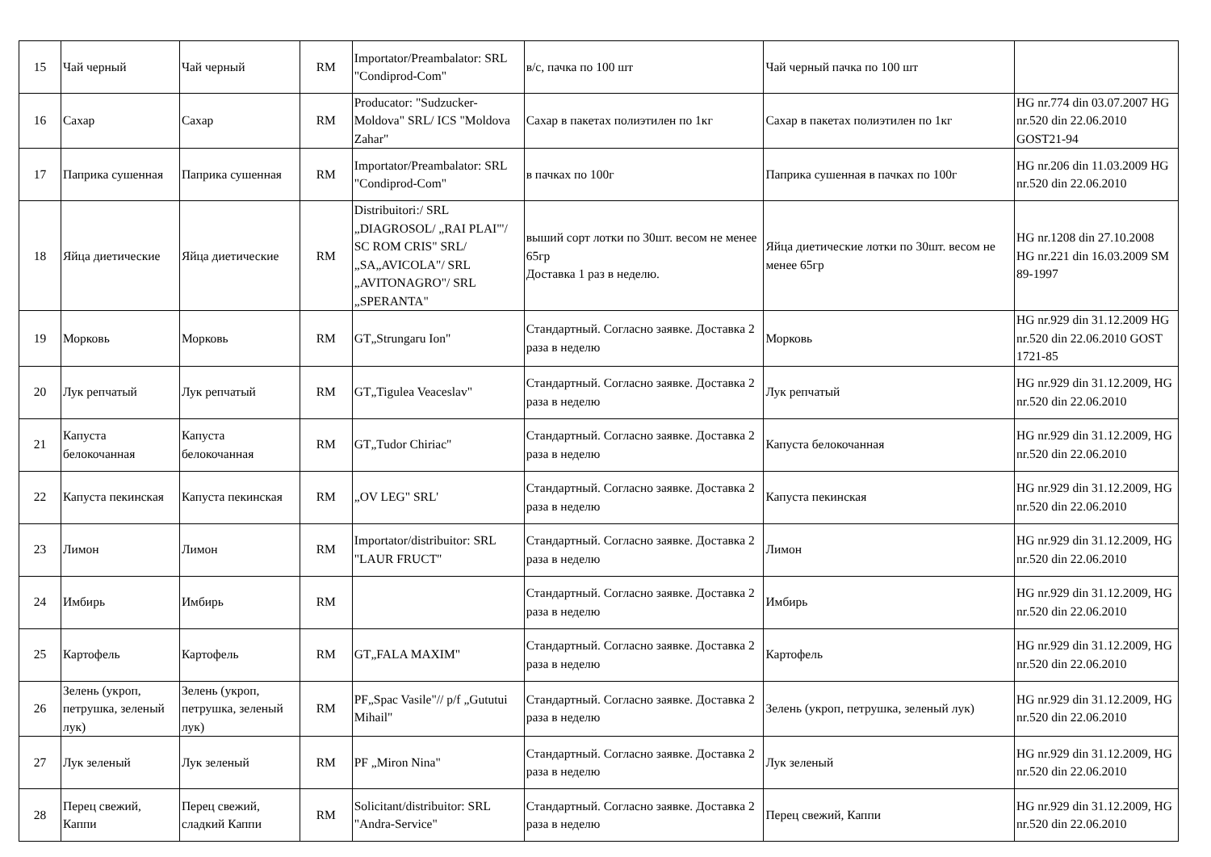| 15 | Чай черный | Чай черный | RM | Importator/Preambalator: SRL "Condiprod-Com" | в/с, пачка по 100 шт | Чай черный пачка по 100 шт | |
| 16 | Сахар | Сахар | RM | Producator: "Sudzucker-Moldova" SRL/ ICS "Moldova Zahar" | Сахар в пакетах полиэтилен по 1кг | Сахар в пакетах полиэтилен по 1кг | HG nr.774 din 03.07.2007 HG nr.520 din 22.06.2010 GOST21-94 |
| 17 | Паприка сушенная | Паприка сушенная | RM | Importator/Preambalator: SRL "Condiprod-Com" | в пачках по 100г | Паприка сушенная в пачках по 100г | HG nr.206 din 11.03.2009 HG nr.520 din 22.06.2010 |
| 18 | Яйца диетические | Яйца диетические | RM | Distribuitori:/ SRL „DIAGROSOL/ „RAI PLAI"'/ SC ROM CRIS" SRL/„SA„AVICOLA"/ SRL „AVITONAGRO"/ SRL „SPERANTA" | выший сорт лотки по 30шт. весом не менее 65гр Доставка 1 раз в неделю. | Яйца диетические лотки по 30шт. весом не менее 65гр | HG nr.1208 din 27.10.2008 HG nr.221 din 16.03.2009 SM 89-1997 |
| 19 | Морковь | Морковь | RM | GT„Strungaru Ion" | Стандартный. Согласно заявке. Доставка 2 раза в неделю | Морковь | HG nr.929 din 31.12.2009 HG nr.520 din 22.06.2010 GOST 1721-85 |
| 20 | Лук репчатый | Лук репчатый | RM | GT„Tigulea Veaceslav" | Стандартный. Согласно заявке. Доставка 2 раза в неделю | Лук репчатый | HG nr.929 din 31.12.2009, HG nr.520 din 22.06.2010 |
| 21 | Капуста белокочанная | Капуста белокочанная | RM | GT„Tudor Chiriac" | Стандартный. Согласно заявке. Доставка 2 раза в неделю | Капуста белокочанная | HG nr.929 din 31.12.2009, HG nr.520 din 22.06.2010 |
| 22 | Капуста пекинская | Капуста пекинская | RM | „OV LEG" SRL' | Стандартный. Согласно заявке. Доставка 2 раза в неделю | Капуста пекинская | HG nr.929 din 31.12.2009, HG nr.520 din 22.06.2010 |
| 23 | Лимон | Лимон | RM | Importator/distribuitor: SRL "LAUR FRUCT" | Стандартный. Согласно заявке. Доставка 2 раза в неделю | Лимон | HG nr.929 din 31.12.2009, HG nr.520 din 22.06.2010 |
| 24 | Имбирь | Имбирь | RM | | Стандартный. Согласно заявке. Доставка 2 раза в неделю | Имбирь | HG nr.929 din 31.12.2009, HG nr.520 din 22.06.2010 |
| 25 | Картофель | Картофель | RM | GT„FALA MAXIM" | Стандартный. Согласно заявке. Доставка 2 раза в неделю | Картофель | HG nr.929 din 31.12.2009, HG nr.520 din 22.06.2010 |
| 26 | Зелень (укроп, петрушка, зеленый лук) | Зелень (укроп, петрушка, зеленый лук) | RM | PF„Spac Vasile"// p/f „Gututui Mihail" | Стандартный. Согласно заявке. Доставка 2 раза в неделю | Зелень (укроп, петрушка, зеленый лук) | HG nr.929 din 31.12.2009, HG nr.520 din 22.06.2010 |
| 27 | Лук зеленый | Лук зеленый | RM | PF „Miron Nina" | Стандартный. Согласно заявке. Доставка 2 раза в неделю | Лук зеленый | HG nr.929 din 31.12.2009, HG nr.520 din 22.06.2010 |
| 28 | Перец свежий, Каппи | Перец свежий, сладкий Каппи | RM | Solicitant/distribuitor: SRL "Andra-Service" | Стандартный. Согласно заявке. Доставка 2 раза в неделю | Перец свежий, Каппи | HG nr.929 din 31.12.2009, HG nr.520 din 22.06.2010 |